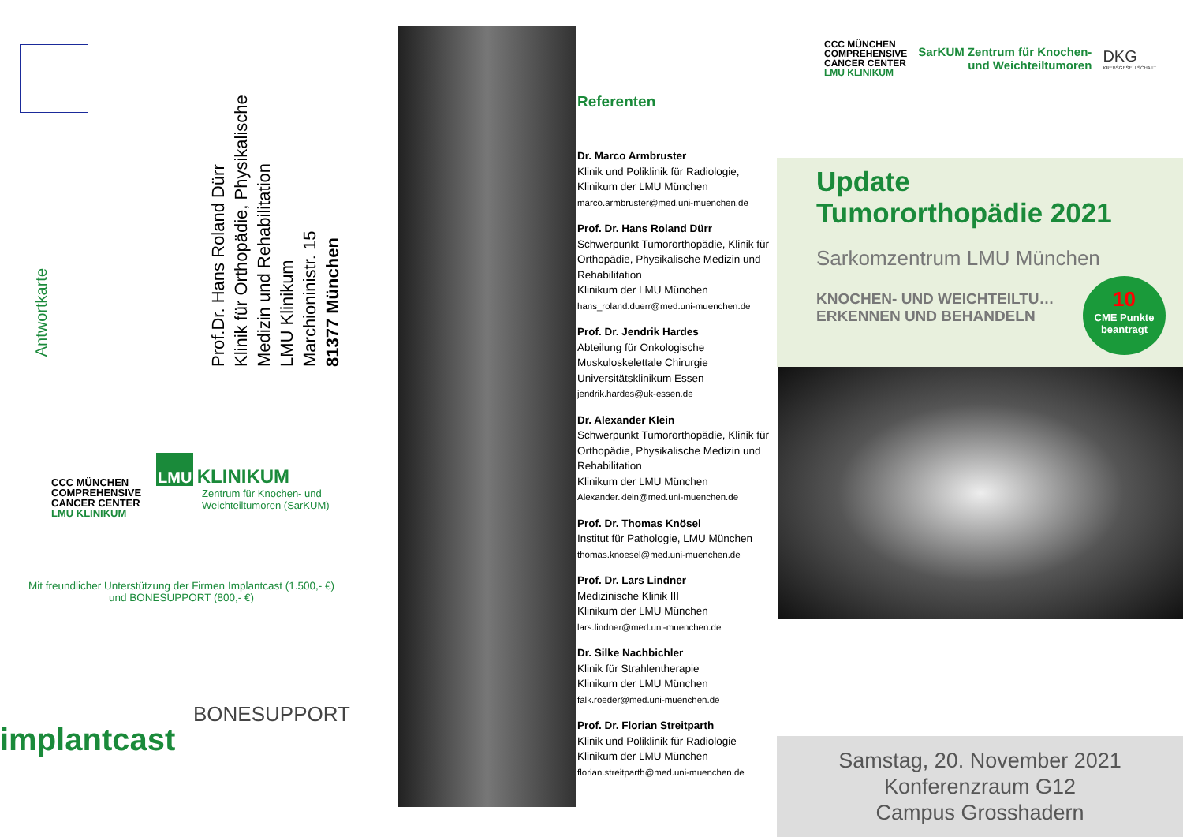Antwortkarte
Prof.Dr. Hans Roland Dürr
Klinik für Orthopädie, Physikalische
Medizin und Rehabilitation
LMU Klinikum
Marchioninistr. 15
81377 München
CCC MÜNCHEN
COMPREHENSIVE
CANCER CENTER
LMU KLINIKUM
LMU KLINIKUM
Zentrum für Knochen- und
Weichteiltumoren (SarKUM)
Mit freundlicher Unterstützung der Firmen Implantcast (1.500,- €)
und BONESUPPORT (800,- €)
implantcast
BONESUPPORT
Referenten
Dr. Marco Armbruster
Klinik und Poliklinik für Radiologie,
Klinikum der LMU München
marco.armbruster@med.uni-muenchen.de
Prof. Dr. Hans Roland Dürr
Schwerpunkt Tumororthopädie, Klinik für Orthopädie, Physikalische Medizin und Rehabilitation
Klinikum der LMU München
hans_roland.duerr@med.uni-muenchen.de
Prof. Dr. Jendrik Hardes
Abteilung für Onkologische Muskuloskelettale Chirurgie
Universitätsklinikum Essen
jendrik.hardes@uk-essen.de
Dr. Alexander Klein
Schwerpunkt Tumororthopädie, Klinik für Orthopädie, Physikalische Medizin und Rehabilitation
Klinikum der LMU München
Alexander.klein@med.uni-muenchen.de
Prof. Dr. Thomas Knösel
Institut für Pathologie, LMU München
thomas.knoesel@med.uni-muenchen.de
Prof. Dr. Lars Lindner
Medizinische Klinik III
Klinikum der LMU München
lars.lindner@med.uni-muenchen.de
Dr. Silke Nachbichler
Klinik für Strahlentherapie
Klinikum der LMU München
falk.roeder@med.uni-muenchen.de
Prof. Dr. Florian Streitparth
Klinik und Poliklinik für Radiologie
Klinikum der LMU München
florian.streitparth@med.uni-muenchen.de
CCC MÜNCHEN
COMPREHENSIVE
CANCER CENTER
LMU KLINIKUM
SarKUM Zentrum für Knochen-
und Weichteiltumoren
DKG
KREBSGESELLSCHAFT
Update
Tumororthopädie 2021
Sarkomzentrum LMU München
KNOCHEN- UND WEICHTEILTU…
ERKENNEN UND BEHANDELN
10
CME Punkte
beantragt
Samstag, 20. November 2021
Konferenzraum G12
Campus Grosshadern